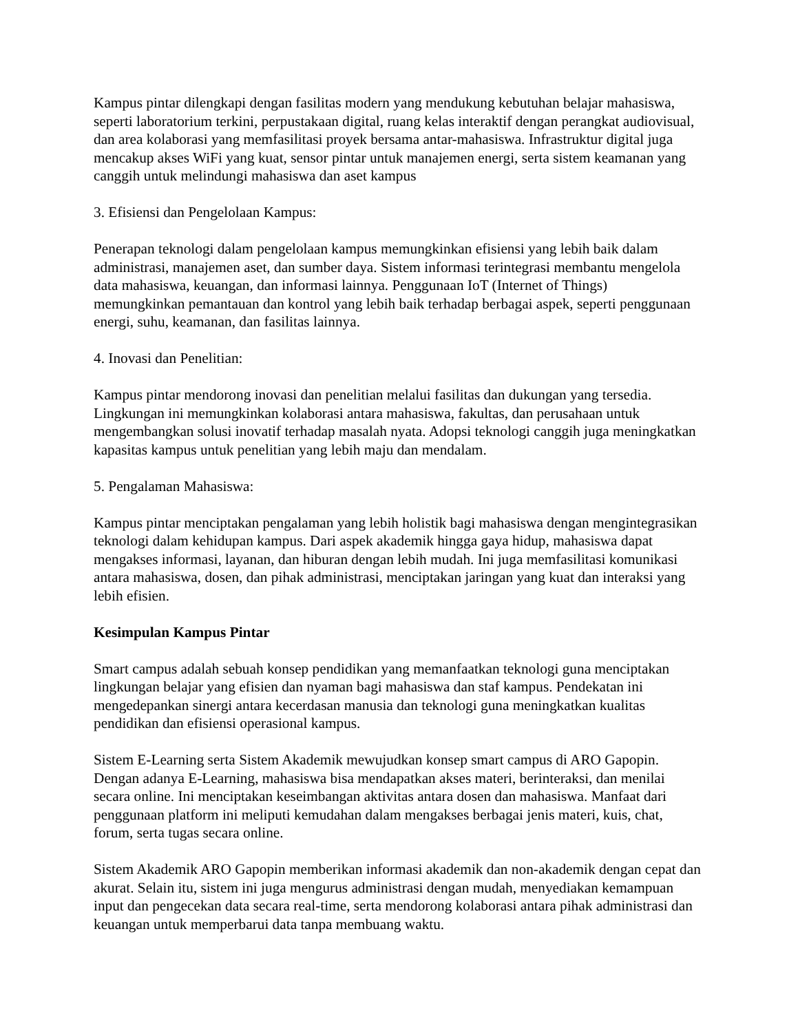Kampus pintar dilengkapi dengan fasilitas modern yang mendukung kebutuhan belajar mahasiswa, seperti laboratorium terkini, perpustakaan digital, ruang kelas interaktif dengan perangkat audiovisual, dan area kolaborasi yang memfasilitasi proyek bersama antar-mahasiswa. Infrastruktur digital juga mencakup akses WiFi yang kuat, sensor pintar untuk manajemen energi, serta sistem keamanan yang canggih untuk melindungi mahasiswa dan aset kampus
3. Efisiensi dan Pengelolaan Kampus:
Penerapan teknologi dalam pengelolaan kampus memungkinkan efisiensi yang lebih baik dalam administrasi, manajemen aset, dan sumber daya. Sistem informasi terintegrasi membantu mengelola data mahasiswa, keuangan, dan informasi lainnya. Penggunaan IoT (Internet of Things) memungkinkan pemantauan dan kontrol yang lebih baik terhadap berbagai aspek, seperti penggunaan energi, suhu, keamanan, dan fasilitas lainnya.
4. Inovasi dan Penelitian:
Kampus pintar mendorong inovasi dan penelitian melalui fasilitas dan dukungan yang tersedia. Lingkungan ini memungkinkan kolaborasi antara mahasiswa, fakultas, dan perusahaan untuk mengembangkan solusi inovatif terhadap masalah nyata. Adopsi teknologi canggih juga meningkatkan kapasitas kampus untuk penelitian yang lebih maju dan mendalam.
5. Pengalaman Mahasiswa:
Kampus pintar menciptakan pengalaman yang lebih holistik bagi mahasiswa dengan mengintegrasikan teknologi dalam kehidupan kampus. Dari aspek akademik hingga gaya hidup, mahasiswa dapat mengakses informasi, layanan, dan hiburan dengan lebih mudah. Ini juga memfasilitasi komunikasi antara mahasiswa, dosen, dan pihak administrasi, menciptakan jaringan yang kuat dan interaksi yang lebih efisien.
Kesimpulan Kampus Pintar
Smart campus adalah sebuah konsep pendidikan yang memanfaatkan teknologi guna menciptakan lingkungan belajar yang efisien dan nyaman bagi mahasiswa dan staf kampus. Pendekatan ini mengedepankan sinergi antara kecerdasan manusia dan teknologi guna meningkatkan kualitas pendidikan dan efisiensi operasional kampus.
Sistem E-Learning serta Sistem Akademik mewujudkan konsep smart campus di ARO Gapopin. Dengan adanya E-Learning, mahasiswa bisa mendapatkan akses materi, berinteraksi, dan menilai secara online. Ini menciptakan keseimbangan aktivitas antara dosen dan mahasiswa. Manfaat dari penggunaan platform ini meliputi kemudahan dalam mengakses berbagai jenis materi, kuis, chat, forum, serta tugas secara online.
Sistem Akademik ARO Gapopin memberikan informasi akademik dan non-akademik dengan cepat dan akurat. Selain itu, sistem ini juga mengurus administrasi dengan mudah, menyediakan kemampuan input dan pengecekan data secara real-time, serta mendorong kolaborasi antara pihak administrasi dan keuangan untuk memperbarui data tanpa membuang waktu.